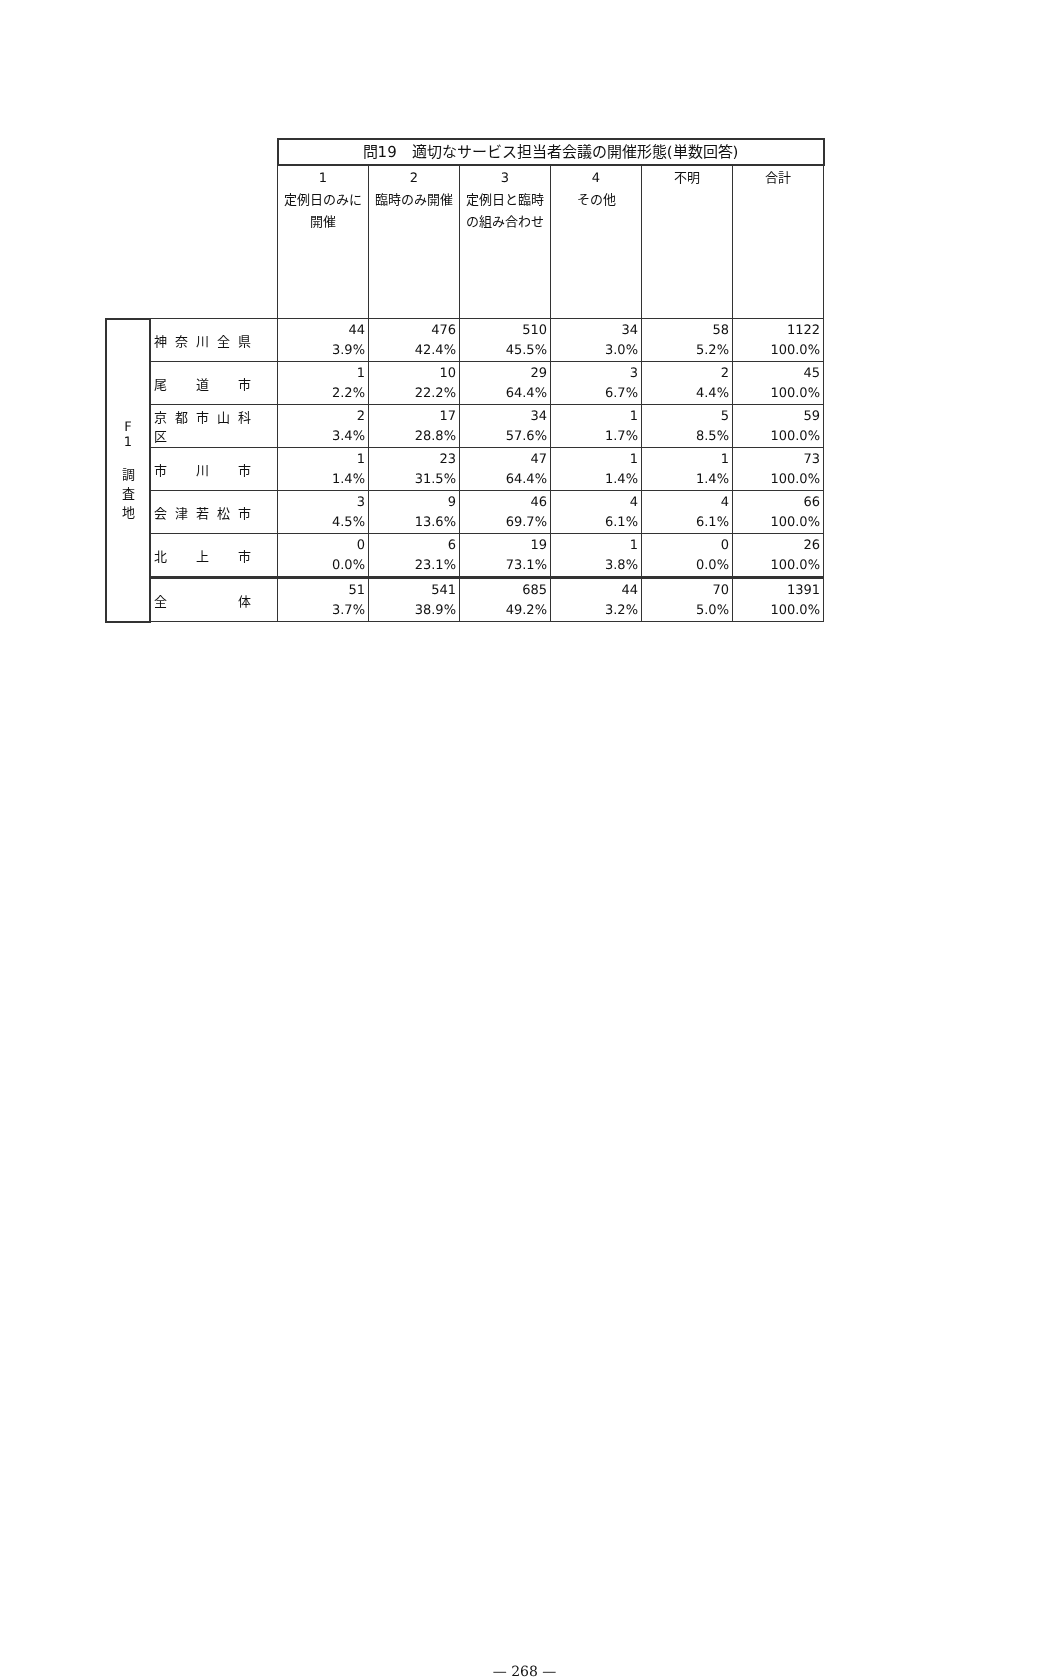| | | 問19 適切なサービス担当者会議の開催形態(単数回答) | | | | | |
| | | 1 定例日のみに開催 | 2 臨時のみ開催 | 3 定例日と臨時の組み合わせ | 4 その他 | 不明 | 合計 |
| F 1 調 査 地 | 神奈川全県 | 44 3.9% | 476 42.4% | 510 45.5% | 34 3.0% | 58 5.2% | 1122 100.0% |
| | 尾 道 市 | 1 2.2% | 10 22.2% | 29 64.4% | 3 6.7% | 2 4.4% | 45 100.0% |
| | 京都市山科区 | 2 3.4% | 17 28.8% | 34 57.6% | 1 1.7% | 5 8.5% | 59 100.0% |
| | 市 川 市 | 1 1.4% | 23 31.5% | 47 64.4% | 1 1.4% | 1 1.4% | 73 100.0% |
| | 会津若松市 | 3 4.5% | 9 13.6% | 46 69.7% | 4 6.1% | 4 6.1% | 66 100.0% |
| | 北 上 市 | 0 0.0% | 6 23.1% | 19 73.1% | 1 3.8% | 0 0.0% | 26 100.0% |
| | 全 体 | 51 3.7% | 541 38.9% | 685 49.2% | 44 3.2% | 70 5.0% | 1391 100.0% |
— 268 —